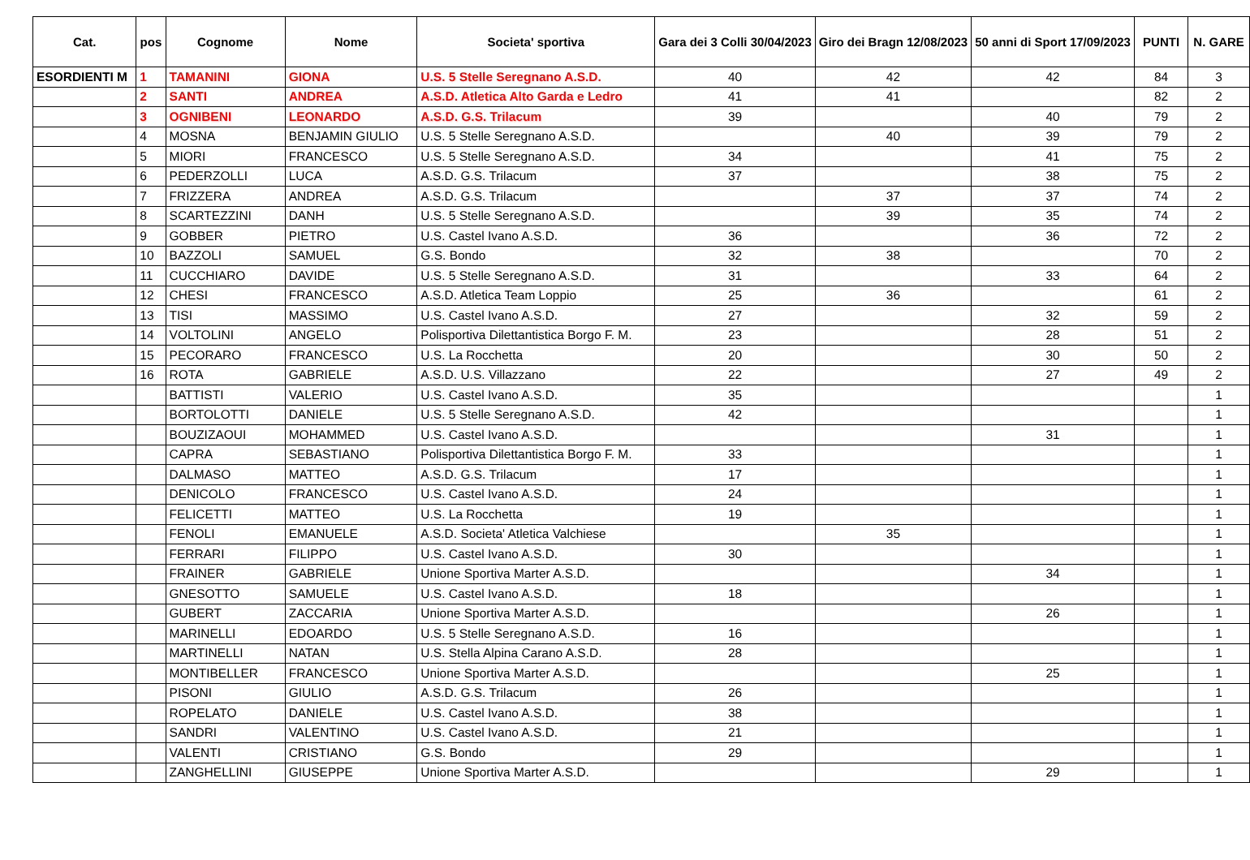| Cat. | pos | Cognome | Nome | Societa' sportiva | Gara dei 3 Colli 30/04/2023 | Giro dei Bragn 12/08/2023 | 50 anni di Sport 17/09/2023 | PUNTI | N. GARE |
| --- | --- | --- | --- | --- | --- | --- | --- | --- | --- |
| ESORDIENTI M | 1 | TAMANINI | GIONA | U.S. 5 Stelle Seregnano A.S.D. | 40 | 42 | 42 | 84 | 3 |
| | 2 | SANTI | ANDREA | A.S.D. Atletica Alto Garda e Ledro | 41 | 41 | | 82 | 2 |
| | 3 | OGNIBENI | LEONARDO | A.S.D. G.S. Trilacum | 39 | | 40 | 79 | 2 |
| | 4 | MOSNA | BENJAMIN GIULIO | U.S. 5 Stelle Seregnano A.S.D. | | 40 | 39 | 79 | 2 |
| | 5 | MIORI | FRANCESCO | U.S. 5 Stelle Seregnano A.S.D. | 34 | | 41 | 75 | 2 |
| | 6 | PEDERZOLLI | LUCA | A.S.D. G.S. Trilacum | 37 | | 38 | 75 | 2 |
| | 7 | FRIZZERA | ANDREA | A.S.D. G.S. Trilacum | | 37 | 37 | 74 | 2 |
| | 8 | SCARTEZZINI | DANH | U.S. 5 Stelle Seregnano A.S.D. | | 39 | 35 | 74 | 2 |
| | 9 | GOBBER | PIETRO | U.S. Castel Ivano A.S.D. | 36 | | 36 | 72 | 2 |
| | 10 | BAZZOLI | SAMUEL | G.S. Bondo | 32 | 38 | | 70 | 2 |
| | 11 | CUCCHIARO | DAVIDE | U.S. 5 Stelle Seregnano A.S.D. | 31 | | 33 | 64 | 2 |
| | 12 | CHESI | FRANCESCO | A.S.D. Atletica Team Loppio | 25 | 36 | | 61 | 2 |
| | 13 | TISI | MASSIMO | U.S. Castel Ivano A.S.D. | 27 | | 32 | 59 | 2 |
| | 14 | VOLTOLINI | ANGELO | Polisportiva Dilettantistica Borgo F. M. | 23 | | 28 | 51 | 2 |
| | 15 | PECORARO | FRANCESCO | U.S. La Rocchetta | 20 | | 30 | 50 | 2 |
| | 16 | ROTA | GABRIELE | A.S.D. U.S. Villazzano | 22 | | 27 | 49 | 2 |
| | | BATTISTI | VALERIO | U.S. Castel Ivano A.S.D. | 35 | | | | 1 |
| | | BORTOLOTTI | DANIELE | U.S. 5 Stelle Seregnano A.S.D. | 42 | | | | 1 |
| | | BOUZIZAOUI | MOHAMMED | U.S. Castel Ivano A.S.D. | | | 31 | | 1 |
| | | CAPRA | SEBASTIANO | Polisportiva Dilettantistica Borgo F. M. | 33 | | | | 1 |
| | | DALMASO | MATTEO | A.S.D. G.S. Trilacum | 17 | | | | 1 |
| | | DENICOLO | FRANCESCO | U.S. Castel Ivano A.S.D. | 24 | | | | 1 |
| | | FELICETTI | MATTEO | U.S. La Rocchetta | 19 | | | | 1 |
| | | FENOLI | EMANUELE | A.S.D. Societa' Atletica Valchiese | | 35 | | | 1 |
| | | FERRARI | FILIPPO | U.S. Castel Ivano A.S.D. | 30 | | | | 1 |
| | | FRAINER | GABRIELE | Unione Sportiva Marter A.S.D. | | | 34 | | 1 |
| | | GNESOTTO | SAMUELE | U.S. Castel Ivano A.S.D. | 18 | | | | 1 |
| | | GUBERT | ZACCARIA | Unione Sportiva Marter A.S.D. | | | 26 | | 1 |
| | | MARINELLI | EDOARDO | U.S. 5 Stelle Seregnano A.S.D. | 16 | | | | 1 |
| | | MARTINELLI | NATAN | U.S. Stella Alpina Carano A.S.D. | 28 | | | | 1 |
| | | MONTIBELLER | FRANCESCO | Unione Sportiva Marter A.S.D. | | | 25 | | 1 |
| | | PISONI | GIULIO | A.S.D. G.S. Trilacum | 26 | | | | 1 |
| | | ROPELATO | DANIELE | U.S. Castel Ivano A.S.D. | 38 | | | | 1 |
| | | SANDRI | VALENTINO | U.S. Castel Ivano A.S.D. | 21 | | | | 1 |
| | | VALENTI | CRISTIANO | G.S. Bondo | 29 | | | | 1 |
| | | ZANGHELLINI | GIUSEPPE | Unione Sportiva Marter A.S.D. | | | 29 | | 1 |